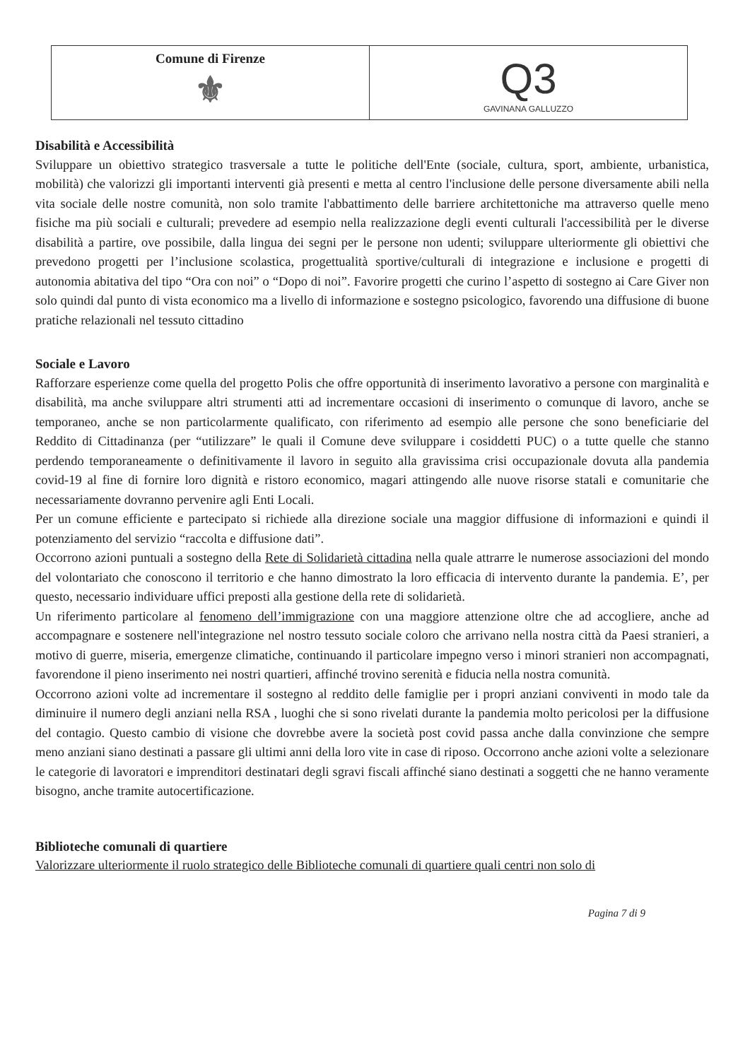Comune di Firenze
⚜
Q3
GAVINANA GALLUZZO
Disabilità e Accessibilità
Sviluppare un obiettivo strategico trasversale a tutte le politiche dell'Ente (sociale, cultura, sport, ambiente, urbanistica, mobilità) che valorizzi gli importanti interventi già presenti e metta al centro l'inclusione delle persone diversamente abili nella vita sociale delle nostre comunità, non solo tramite l'abbattimento delle barriere architettoniche ma attraverso quelle meno fisiche ma più sociali e culturali; prevedere ad esempio nella realizzazione degli eventi culturali l'accessibilità per le diverse disabilità a partire, ove possibile, dalla lingua dei segni per le persone non udenti; sviluppare ulteriormente gli obiettivi che prevedono progetti per l’inclusione scolastica, progettualità sportive/culturali di integrazione e inclusione e progetti di autonomia abitativa del tipo “Ora con noi” o “Dopo di noi”. Favorire progetti che curino l’aspetto di sostegno ai Care Giver non solo quindi dal punto di vista economico ma a livello di informazione e sostegno psicologico, favorendo una diffusione di buone pratiche relazionali nel tessuto cittadino
Sociale e Lavoro
Rafforzare esperienze come quella del progetto Polis che offre opportunità di inserimento lavorativo a persone con marginalità e disabilità, ma anche sviluppare altri strumenti atti ad incrementare occasioni di inserimento o comunque di lavoro, anche se temporaneo, anche se non particolarmente qualificato, con riferimento ad esempio alle persone che sono beneficiarie del Reddito di Cittadinanza (per “utilizzare” le quali il Comune deve sviluppare i cosiddetti PUC) o a tutte quelle che stanno perdendo temporaneamente o definitivamente il lavoro in seguito alla gravissima crisi occupazionale dovuta alla pandemia covid-19 al fine di fornire loro dignità e ristoro economico, magari attingendo alle nuove risorse statali e comunitarie che necessariamente dovranno pervenire agli Enti Locali.
Per un comune efficiente e partecipato si richiede alla direzione sociale una maggior diffusione di informazioni e quindi il potenziamento del servizio “raccolta e diffusione dati”.
Occorrono azioni puntuali a sostegno della Rete di Solidarietà cittadina nella quale attrarre le numerose associazioni del mondo del volontariato che conoscono il territorio e che hanno dimostrato la loro efficacia di intervento durante la pandemia. E’, per questo, necessario individuare uffici preposti alla gestione della rete di solidarietà.
Un riferimento particolare al fenomeno dell’immigrazione con una maggiore attenzione oltre che ad accogliere, anche ad accompagnare e sostenere nell'integrazione nel nostro tessuto sociale coloro che arrivano nella nostra città da Paesi stranieri, a motivo di guerre, miseria, emergenze climatiche, continuando il particolare impegno verso i minori stranieri non accompagnati, favorendone il pieno inserimento nei nostri quartieri, affinché trovino serenità e fiducia nella nostra comunità.
Occorrono azioni volte ad incrementare il sostegno al reddito delle famiglie per i propri anziani conviventi in modo tale da diminuire il numero degli anziani nella RSA , luoghi che si sono rivelati durante la pandemia molto pericolosi per la diffusione del contagio. Questo cambio di visione che dovrebbe avere la società post covid passa anche dalla convinzione che sempre meno anziani siano destinati a passare gli ultimi anni della loro vite in case di riposo. Occorrono anche azioni volte a selezionare le categorie di lavoratori e imprenditori destinatari degli sgravi fiscali affinché siano destinati a soggetti che ne hanno veramente bisogno, anche tramite autocertificazione.
Biblioteche comunali di quartiere
Valorizzare ulteriormente il ruolo strategico delle Biblioteche comunali di quartiere quali centri non solo di
Pagina 7 di 9